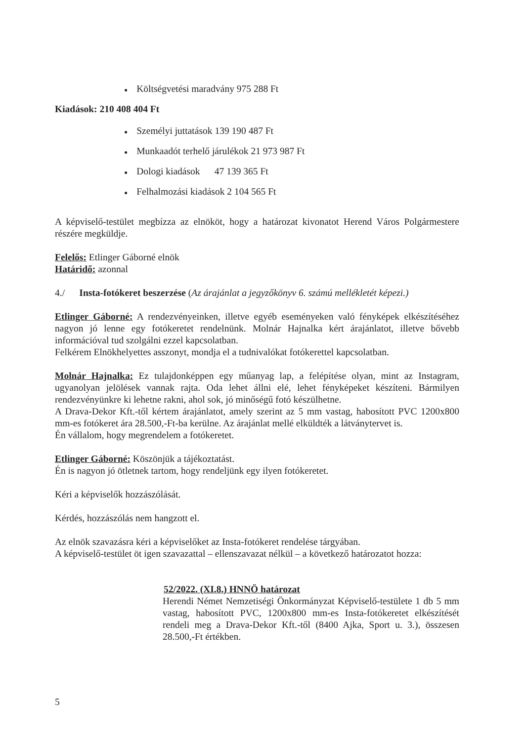● Költségvetési maradvány 975 288 Ft
Kiadások: 210 408 404 Ft
● Személyi juttatások 139 190 487 Ft
● Munkaadót terhelő járulékok 21 973 987 Ft
● Dologi kiadások 47 139 365 Ft
● Felhalmozási kiadások 2 104 565 Ft
A képviselő-testület megbízza az elnököt, hogy a határozat kivonatot Herend Város Polgármestere részére megküldje.
Felelős: Etlinger Gáborné elnök
Határidő: azonnal
4./ Insta-fotókeret beszerzése (Az árajánlat a jegyzőkönyv 6. számú mellékletét képezi.)
Etlinger Gáborné: A rendezvényeinken, illetve egyéb eseményeken való fényképek elkészítéséhez nagyon jó lenne egy fotókeretet rendelnünk. Molnár Hajnalka kért árajánlatot, illetve bővebb információval tud szolgálni ezzel kapcsolatban.
Felkérem Elnökhelyettes asszonyt, mondja el a tudnivalókat fotókerettel kapcsolatban.
Molnár Hajnalka: Ez tulajdonképpen egy műanyag lap, a felépítése olyan, mint az Instagram, ugyanolyan jelölések vannak rajta. Oda lehet állni elé, lehet fényképeket készíteni. Bármilyen rendezvényünkre ki lehetne rakni, ahol sok, jó minőségű fotó készülhetne.
A Drava-Dekor Kft.-től kértem árajánlatot, amely szerint az 5 mm vastag, habosított PVC 1200x800 mm-es fotókeret ára 28.500,-Ft-ba kerülne. Az árajánlat mellé elküldték a látványtervet is.
Én vállalom, hogy megrendelem a fotókeretet.
Etlinger Gáborné: Köszönjük a tájékoztatást.
Én is nagyon jó ötletnek tartom, hogy rendeljünk egy ilyen fotókeretet.
Kéri a képviselők hozzászólását.
Kérdés, hozzászólás nem hangzott el.
Az elnök szavazásra kéri a képviselőket az Insta-fotókeret rendelése tárgyában.
A képviselő-testület öt igen szavazattal – ellenszavazat nélkül – a következő határozatot hozza:
52/2022. (XI.8.) HNNÖ határozat
Herendi Német Nemzetiségi Önkormányzat Képviselő-testülete 1 db 5 mm vastag, habosított PVC, 1200x800 mm-es Insta-fotókeretet elkészítését rendeli meg a Drava-Dekor Kft.-től (8400 Ajka, Sport u. 3.), összesen 28.500,-Ft értékben.
5